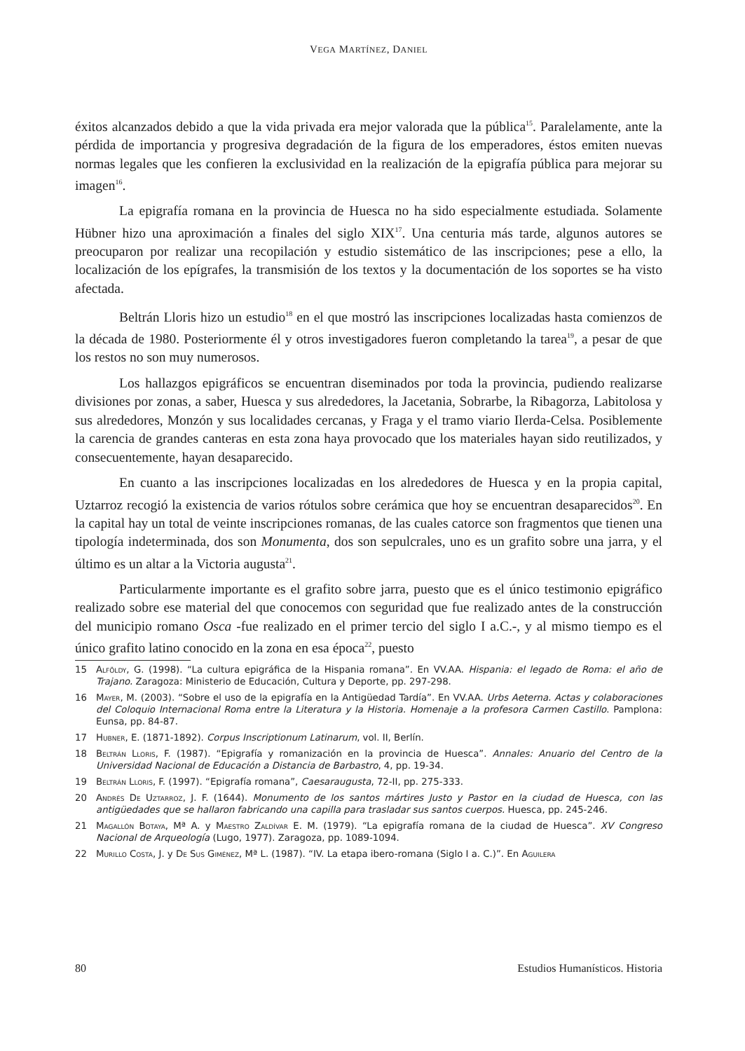VEGA MARTÍNEZ, DANIEL
éxitos alcanzados debido a que la vida privada era mejor valorada que la pública<sup>15</sup>. Paralelamente, ante la pérdida de importancia y progresiva degradación de la figura de los emperadores, éstos emiten nuevas normas legales que les confieren la exclusividad en la realización de la epigrafía pública para mejorar su imagen<sup>16</sup>.
La epigrafía romana en la provincia de Huesca no ha sido especialmente estudiada. Solamente Hübner hizo una aproximación a finales del siglo XIX<sup>17</sup>. Una centuria más tarde, algunos autores se preocuparon por realizar una recopilación y estudio sistemático de las inscripciones; pese a ello, la localización de los epígrafes, la transmisión de los textos y la documentación de los soportes se ha visto afectada.
Beltrán Lloris hizo un estudio<sup>18</sup> en el que mostró las inscripciones localizadas hasta comienzos de la década de 1980. Posteriormente él y otros investigadores fueron completando la tarea<sup>19</sup>, a pesar de que los restos no son muy numerosos.
Los hallazgos epigráficos se encuentran diseminados por toda la provincia, pudiendo realizarse divisiones por zonas, a saber, Huesca y sus alrededores, la Jacetania, Sobrarbe, la Ribagorza, Labitolosa y sus alrededores, Monzón y sus localidades cercanas, y Fraga y el tramo viario Ilerda-Celsa. Posiblemente la carencia de grandes canteras en esta zona haya provocado que los materiales hayan sido reutilizados, y consecuentemente, hayan desaparecido.
En cuanto a las inscripciones localizadas en los alrededores de Huesca y en la propia capital, Uztarroz recogió la existencia de varios rótulos sobre cerámica que hoy se encuentran desaparecidos<sup>20</sup>. En la capital hay un total de veinte inscripciones romanas, de las cuales catorce son fragmentos que tienen una tipología indeterminada, dos son Monumenta, dos son sepulcrales, uno es un grafito sobre una jarra, y el último es un altar a la Victoria augusta<sup>21</sup>.
Particularmente importante es el grafito sobre jarra, puesto que es el único testimonio epigráfico realizado sobre ese material del que conocemos con seguridad que fue realizado antes de la construcción del municipio romano Osca -fue realizado en el primer tercio del siglo I a.C.-, y al mismo tiempo es el único grafito latino conocido en la zona en esa época<sup>22</sup>, puesto
15 Alföldy, G. (1998). “La cultura epigráfica de la Hispania romana”. En VV.AA. Hispania: el legado de Roma: el año de Trajano. Zaragoza: Ministerio de Educación, Cultura y Deporte, pp. 297-298.
16 Mayer, M. (2003). “Sobre el uso de la epigrafía en la Antigüedad Tardía”. En VV.AA. Urbs Aeterna. Actas y colaboraciones del Coloquio Internacional Roma entre la Literatura y la Historia. Homenaje a la profesora Carmen Castillo. Pamplona: Eunsa, pp. 84-87.
17 Hubner, E. (1871-1892). Corpus Inscriptionum Latinarum, vol. II, Berlín.
18 Beltrán Lloris, F. (1987). “Epigrafía y romanización en la provincia de Huesca”. Annales: Anuario del Centro de la Universidad Nacional de Educación a Distancia de Barbastro, 4, pp. 19-34.
19 Beltrán Lloris, F. (1997). “Epigrafía romana”, Caesaraugusta, 72-II, pp. 275-333.
20 Andrés De Uztarroz, J. F. (1644). Monumento de los santos mártires Justo y Pastor en la ciudad de Huesca, con las antigüedades que se hallaron fabricando una capilla para trasladar sus santos cuerpos. Huesca, pp. 245-246.
21 Magallón Botaya, Mª A. y Maestro Zaldívar E. M. (1979). “La epigrafía romana de la ciudad de Huesca”. XV Congreso Nacional de Arqueología (Lugo, 1977). Zaragoza, pp. 1089-1094.
22 Murillo Costa, J. y De Sus Giménez, Mª L. (1987). “IV. La etapa ibero-romana (Siglo I a. C.)”. En Aguilera
80 Estudios Humanísticos. Historia